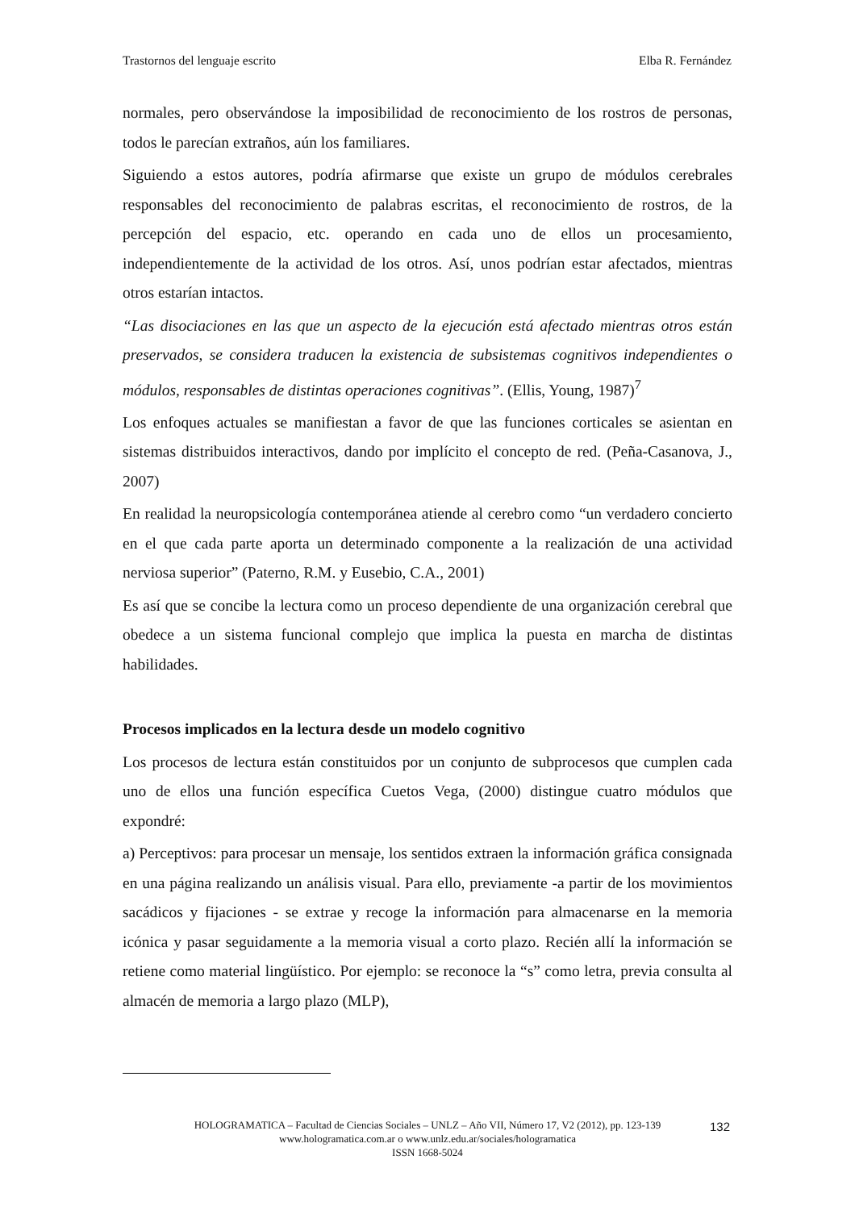Trastornos del lenguaje escrito Elba R. Fernández
normales, pero observándose la imposibilidad de reconocimiento de los rostros de personas, todos le parecían extraños, aún los familiares.
Siguiendo a estos autores, podría afirmarse que existe un grupo de módulos cerebrales responsables del reconocimiento de palabras escritas, el reconocimiento de rostros, de la percepción del espacio, etc. operando en cada uno de ellos un procesamiento, independientemente de la actividad de los otros. Así, unos podrían estar afectados, mientras otros estarían intactos.
“Las disociaciones en las que un aspecto de la ejecución está afectado mientras otros están preservados, se considera traducen la existencia de subsistemas cognitivos independientes o módulos, responsables de distintas operaciones cognitivas”. (Ellis, Young, 1987)<sup>7</sup>
Los enfoques actuales se manifiestan a favor de que las funciones corticales se asientan en sistemas distribuidos interactivos, dando por implícito el concepto de red. (Peña-Casanova, J., 2007)
En realidad la neuropsicología contemporánea atiende al cerebro como “un verdadero concierto en el que cada parte aporta un determinado componente a la realización de una actividad nerviosa superior” (Paterno, R.M. y Eusebio, C.A., 2001)
Es así que se concibe la lectura como un proceso dependiente de una organización cerebral que obedece a un sistema funcional complejo que implica la puesta en marcha de distintas habilidades.
Procesos implicados en la lectura desde un modelo cognitivo
Los procesos de lectura están constituidos por un conjunto de subprocesos que cumplen cada uno de ellos una función específica Cuetos Vega, (2000) distingue cuatro módulos que expondré:
a) Perceptivos: para procesar un mensaje, los sentidos extraen la información gráfica consignada en una página realizando un análisis visual. Para ello, previamente -a partir de los movimientos sacádicos y fijaciones - se extrae y recoge la información para almacenarse en la memoria icónica y pasar seguidamente a la memoria visual a corto plazo. Recién allí la información se retiene como material lingüístico. Por ejemplo: se reconoce la “s” como letra, previa consulta al almacén de memoria a largo plazo (MLP),
HOLOGRAMATICA – Facultad de Ciencias Sociales – UNLZ – Año VII, Número 17, V2 (2012), pp. 123-139
www.hologramatica.com.ar o www.unlz.edu.ar/sociales/hologramatica
ISSN 1668-5024
132